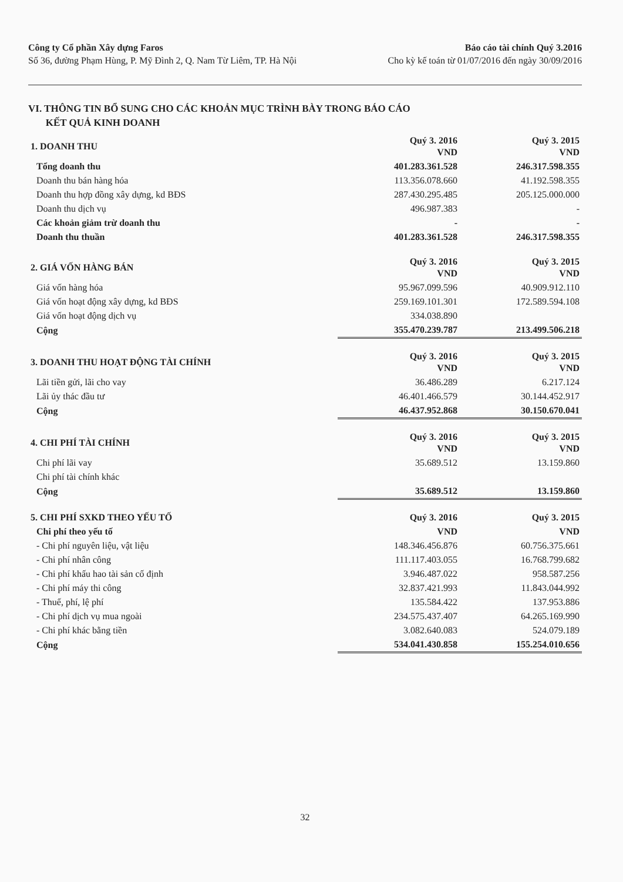Công ty Cổ phần Xây dựng Faros
Số 36, đường Phạm Hùng, P. Mỹ Đình 2, Q. Nam Từ Liêm, TP. Hà Nội
Báo cáo tài chính Quý 3.2016
Cho kỳ kế toán từ 01/07/2016 đến ngày 30/09/2016
VI. THÔNG TIN BỔ SUNG CHO CÁC KHOẢN MỤC TRÌNH BÀY TRONG BÁO CÁO
KẾT QUẢ KINH DOANH
| 1. DOANH THU | Quý 3. 2016 VND | Quý 3. 2015 VND |
| --- | --- | --- |
| Tổng doanh thu | 401.283.361.528 | 246.317.598.355 |
| Doanh thu bán hàng hóa | 113.356.078.660 | 41.192.598.355 |
| Doanh thu hợp đồng xây dựng, kd BĐS | 287.430.295.485 | 205.125.000.000 |
| Doanh thu dịch vụ | 496.987.383 | - |
| Các khoản giảm trừ doanh thu | - | - |
| Doanh thu thuần | 401.283.361.528 | 246.317.598.355 |
| 2. GIÁ VỐN HÀNG BÁN | Quý 3. 2016 VND | Quý 3. 2015 VND |
| --- | --- | --- |
| Giá vốn hàng hóa | 95.967.099.596 | 40.909.912.110 |
| Giá vốn hoạt động xây dựng, kd BĐS | 259.169.101.301 | 172.589.594.108 |
| Giá vốn hoạt động dịch vụ | 334.038.890 | |
| Cộng | 355.470.239.787 | 213.499.506.218 |
| 3. DOANH THU HOẠT ĐỘNG TÀI CHÍNH | Quý 3. 2016 VND | Quý 3. 2015 VND |
| --- | --- | --- |
| Lãi tiền gửi, lãi cho vay | 36.486.289 | 6.217.124 |
| Lãi ủy thác đầu tư | 46.401.466.579 | 30.144.452.917 |
| Cộng | 46.437.952.868 | 30.150.670.041 |
| 4. CHI PHÍ TÀI CHÍNH | Quý 3. 2016 VND | Quý 3. 2015 VND |
| --- | --- | --- |
| Chi phí lãi vay | 35.689.512 | 13.159.860 |
| Chi phí tài chính khác | | |
| Cộng | 35.689.512 | 13.159.860 |
| 5. CHI PHÍ SXKD THEO YẾU TỐ | Quý 3. 2016 | Quý 3. 2015 |
| --- | --- | --- |
| Chi phí theo yếu tố | VND | VND |
| - Chi phí nguyên liệu, vật liệu | 148.346.456.876 | 60.756.375.661 |
| - Chi phí nhân công | 111.117.403.055 | 16.768.799.682 |
| - Chi phí khấu hao tài sản cố định | 3.946.487.022 | 958.587.256 |
| - Chi phí máy thi công | 32.837.421.993 | 11.843.044.992 |
| - Thuế, phí, lệ phí | 135.584.422 | 137.953.886 |
| - Chi phí dịch vụ mua ngoài | 234.575.437.407 | 64.265.169.990 |
| - Chi phí khác bằng tiền | 3.082.640.083 | 524.079.189 |
| Cộng | 534.041.430.858 | 155.254.010.656 |
32